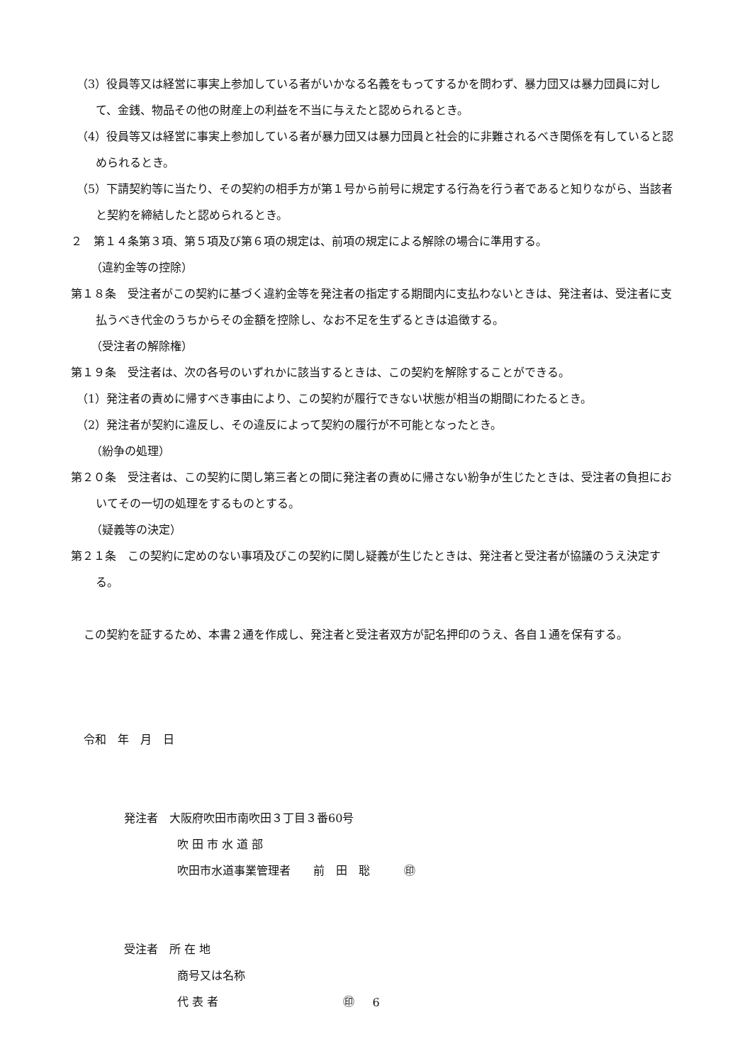（3）役員等又は経営に事実上参加している者がいかなる名義をもってするかを問わず、暴力団又は暴力団員に対して、金銭、物品その他の財産上の利益を不当に与えたと認められるとき。
（4）役員等又は経営に事実上参加している者が暴力団又は暴力団員と社会的に非難されるべき関係を有していると認められるとき。
（5）下請契約等に当たり、その契約の相手方が第１号から前号に規定する行為を行う者であると知りながら、当該者と契約を締結したと認められるとき。
２　第１４条第３項、第５項及び第６項の規定は、前項の規定による解除の場合に準用する。
（違約金等の控除）
第１８条　受注者がこの契約に基づく違約金等を発注者の指定する期間内に支払わないときは、発注者は、受注者に支払うべき代金のうちからその金額を控除し、なお不足を生ずるときは追徴する。
（受注者の解除権）
第１９条　受注者は、次の各号のいずれかに該当するときは、この契約を解除することができる。
（1）発注者の責めに帰すべき事由により、この契約が履行できない状態が相当の期間にわたるとき。
（2）発注者が契約に違反し、その違反によって契約の履行が不可能となったとき。
（紛争の処理）
第２０条　受注者は、この契約に関し第三者との間に発注者の責めに帰さない紛争が生じたときは、受注者の負担においてその一切の処理をするものとする。
（疑義等の決定）
第２１条　この契約に定めのない事項及びこの契約に関し疑義が生じたときは、発注者と受注者が協議のうえ決定する。
この契約を証するため、本書２通を作成し、発注者と受注者双方が記名押印のうえ、各自１通を保有する。
令和　年　月　日
発注者　大阪府吹田市南吹田３丁目３番60号
吹 田 市 水 道 部
吹田市水道事業管理者　　前　田　聡　　　㊞
受注者　所 在 地
商号又は名称
代 表 者　　　　　　　　　　　㊞
6